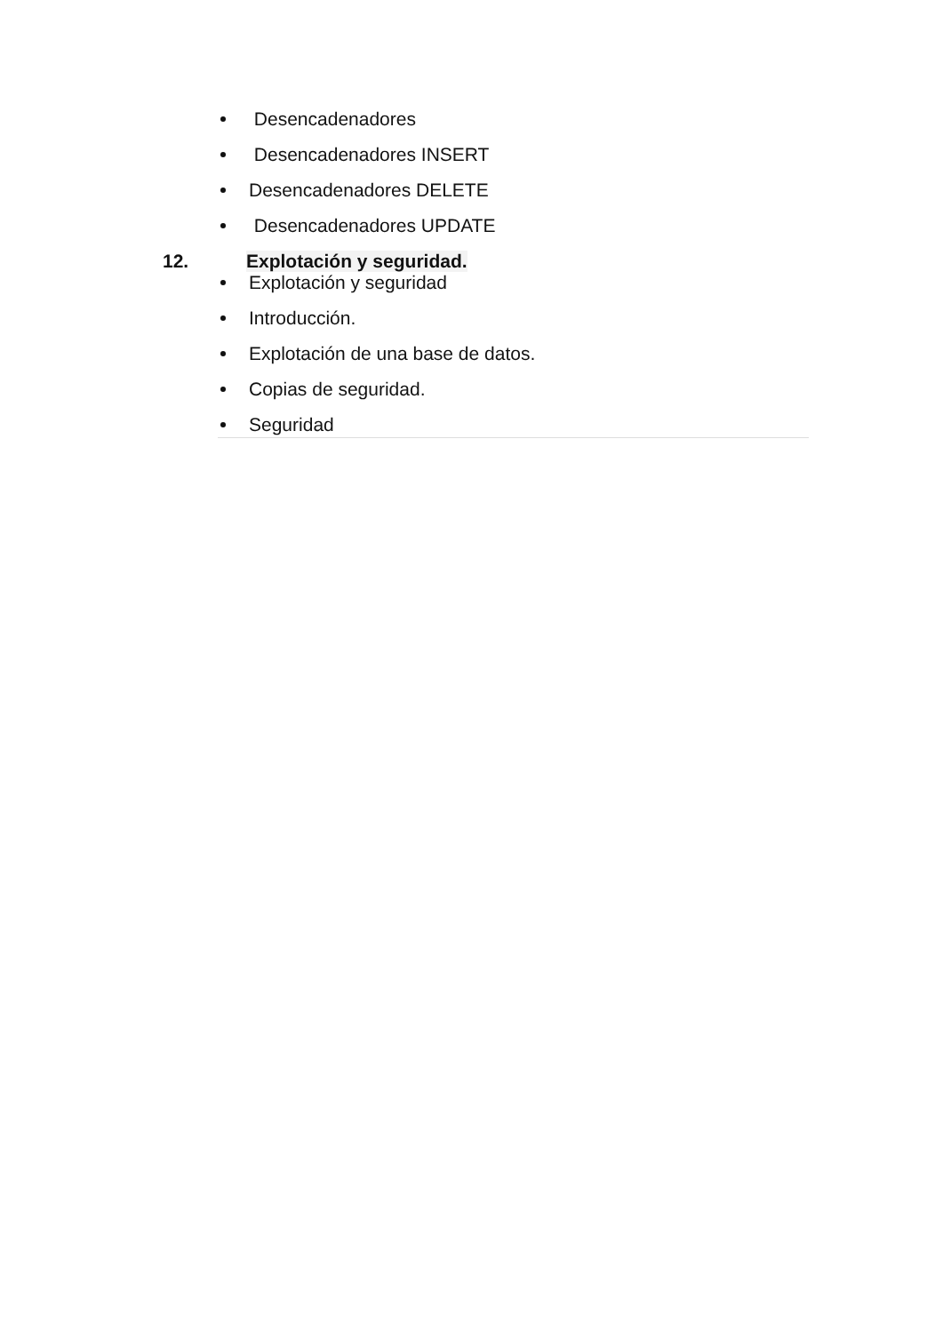Desencadenadores
Desencadenadores INSERT
Desencadenadores DELETE
Desencadenadores UPDATE
12. Explotación y seguridad.
Explotación y seguridad
Introducción.
Explotación de una base de datos.
Copias de seguridad.
Seguridad